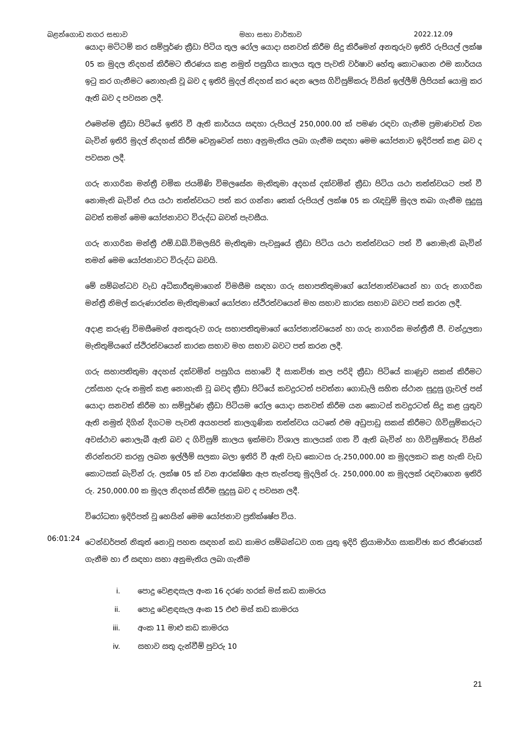බළන්ගොඩ නගර සභාව මහා සභා වාර්තාව 2022.12.09
යොදා මට්ටම් කර සම්පූර්ණ ක්‍රීඩා පිටිය තුල රෝල යොදා සනවත් කිරීම සිදු කිරීමෙන් අනතුරුව ඉතිරි රුපියල් ලක්ෂ 05 ක මුදල නිදහස් කිරීමට තීරණය කළ නමුත් පසුගිය කාලය තුල පැවති වර්ෂාව හේතු කොටගෙන එම කාර්යය ඉටු කර ගැනීමට නොහැකි වූ බව ද ඉතිරි මුදල් නිදහස් කර දෙන ලෙස ගිවිසුම්කරු විසින් ඉල්ලීම් ලිපියක් යොමු කර ඇති බව ද පවසන ලදී.
එමෙන්ම ක්‍රීඩා පිටියේ ඉතිරි වී ඇති කාර්යය සඳහා රුපියල් 250,000.00 ක් පමණ රඳවා ගැනීම ප්‍රමාණවත් වන බැවින් ඉතිරි මුදල් නිදහස් කිරීම වෙනුවෙන් සභා අනුමැතිය ලබා ගැනීම සඳහා මෙම යෝජනාව ඉදිරිපත් කළ බව ද පවසන ලදී.
ගරු නාගරික මන්ත්‍රී චමික ජයමිණි විමලසේන මැතිතුමා අදහස් දක්වමින් ක්‍රීඩා පිටිය යථා තත්ත්වයට පත් වී නොමැති බැවින් එය යථා තත්ත්වයට පත් කර ගන්නා තෙක් රුපියල් ලක්ෂ 05 ක රැඳවුම් මුදල තබා ගැනීම සුදුසු බවත් තමන් මෙම යෝජනාවට විරුද්ධ බවත් පැවසීය.
ගරු නාගරික මන්ත්‍රී එම්.ඩබ්.විමලසිරි මැතිතුමා පැවසූයේ ක්‍රීඩා පිටිය යථා තත්ත්වයට පත් වී නොමැති බැවින් තමන් මෙම යෝජනාවට විරුද්ධ බවයි.
මේ සම්බන්ධව වැඩ අධිකාරීතුමාගෙන් විමසීම සඳහා ගරු සභාපතිතුමාගේ යෝජනාත්වයෙන් හා ගරු නාගරික මන්ත්‍රී නිමල් කරුණාරත්න මැතිතුමාගේ යෝජනා ස්ථිරත්වයෙන් මහ සභාව කාරක සභාව බවට පත් කරන ලදී.
අදාළ කරුණු විමසීමෙන් අනතුරුව ගරු සභාපතිතුමාගේ යෝජනාත්වයෙන් හා ගරු නාගරික මන්ත්‍රීනී ජී. චන්ද්‍රලතා මැතිතුමියගේ ස්ථිරත්වයෙන් කාරක සභාව මහ සභාව බවට පත් කරන ලදී.
ගරු සභාපතිතුමා අදහස් දක්වමින් පසුගිය සභාවේ දී සාකච්ඡා කල පරිදි ක්‍රීඩා පිටියේ කාණුව සකස් කිරීමට උත්සාහ දැරූ නමුත් කළ නොහැකි වූ බවද ක්‍රීඩා පිටියේ කවදුරටත් පවත්නා ගොඩැලි සහිත ස්ථාන සුදුසු ග්‍රැවල් පස් යොදා සනවත් කිරීම හා සම්පූර්ණ ක්‍රීඩා පිටියම රෝල යොදා සනවත් කිරීම යන කොටස් තවදුරටත් සිදු කළ යුතුව ඇති නමුත් දිගින් දිගටම පැවති අයහපත් කාලගුණික තත්ත්වය යටතේ එම අඩුපාඩු සකස් කිරීමට ගිවිසුම්කරුට අවස්ථාව නොලැබී ඇති බව ද ගිවිසුම් කාලය ඉක්මවා විශාල කාලයක් ගත වී ඇති බැවින් හා ගිවිසුම්කරු විසින් නිරන්තරව කරනු ලබන ඉල්ලීම් සලකා බලා ඉතිරි වී ඇති වැඩ කොටස රු.250,000.00 ක මුදලකට කළ හැකි වැඩ කොටසක් බැවින් රු. ලක්ෂ 05 ක් වන ආරක්ෂිත ඇප තැන්පතු මුදලින් රු. 250,000.00 ක මුදලක් රඳවාගෙන ඉතිරි රු. 250,000.00 ක මුදල නිදහස් කිරීම සුදුසු බව ද පවසන ලදී.
විරෝධතා ඉදිරිපත් වූ හෙයින් මෙම යෝජනාව ප්‍රතික්ෂේප විය.
06:01:24
ටෙන්ඩර්පත් නිකුත් නොවූ පහත සඳහන් කඩ කාමර සම්බන්ධව ගත යුතු ඉදිරි ක්‍රියාමාර්ග සාකච්ඡා කර තීරණයක් ගැනීම හා ඒ සඳහා සභා අනුමැතිය ලබා ගැනීම
i. පොදු වෙළඳසැල අංක 16 දරණ හරක් මස් කඩ කාමරය
ii. පොදු වෙළඳසැල අංක 15 එළු මස් කඩ කාමරය
iii. අංක 11 මාළු කඩ කාමරය
iv. සභාව සතු දැන්වීම් පුවරු 10
21